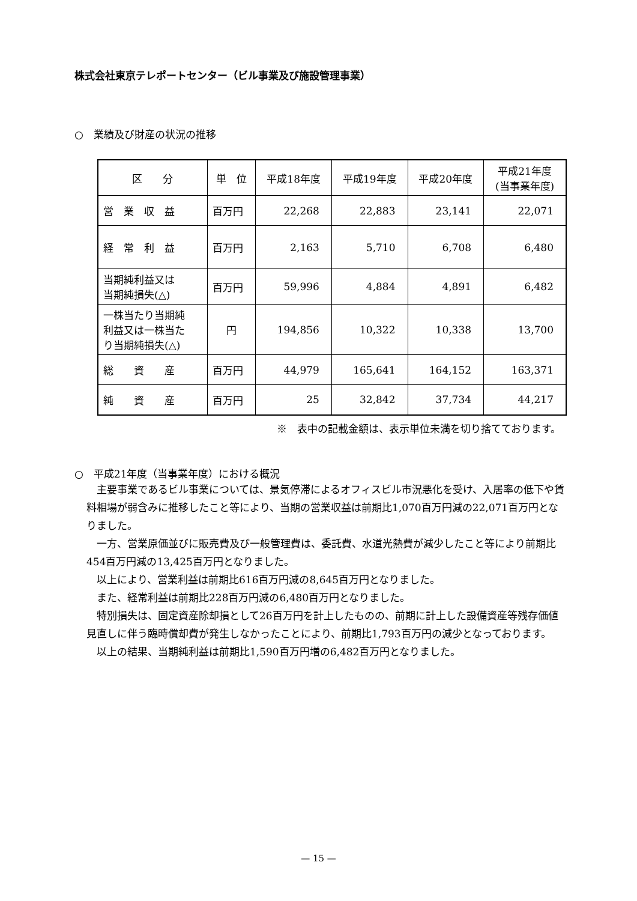株式会社東京テレポートセンター（ビル事業及び施設管理事業）
○　業績及び財産の状況の推移
| 区 分 | 単 位 | 平成18年度 | 平成19年度 | 平成20年度 | 平成21年度 (当事業年度) |
| --- | --- | --- | --- | --- | --- |
| 営 業 収 益 | 百万円 | 22,268 | 22,883 | 23,141 | 22,071 |
| 経 常 利 益 | 百万円 | 2,163 | 5,710 | 6,708 | 6,480 |
| 当期純利益又は 当期純損失(△) | 百万円 | 59,996 | 4,884 | 4,891 | 6,482 |
| 一株当たり当期純 利益又は一株当た り当期純損失(△) | 円 | 194,856 | 10,322 | 10,338 | 13,700 |
| 総 資 産 | 百万円 | 44,979 | 165,641 | 164,152 | 163,371 |
| 純 資 産 | 百万円 | 25 | 32,842 | 37,734 | 44,217 |
※　表中の記載金額は、表示単位未満を切り捨てております。
○　平成21年度（当事業年度）における概況
主要事業であるビル事業については、景気停滞によるオフィスビル市況悪化を受け、入居率の低下や賃料相場が弱含みに推移したこと等により、当期の営業収益は前期比1,070百万円減の22,071百万円となりました。
一方、営業原価並びに販売費及び一般管理費は、委託費、水道光熱費が減少したこと等により前期比454百万円減の13,425百万円となりました。
以上により、営業利益は前期比616百万円減の8,645百万円となりました。
また、経常利益は前期比228百万円減の6,480百万円となりました。
特別損失は、固定資産除却損として26百万円を計上したものの、前期に計上した設備資産等残存価値見直しに伴う臨時償却費が発生しなかったことにより、前期比1,793百万円の減少となっております。
以上の結果、当期純利益は前期比1,590百万円増の6,482百万円となりました。
— 15 —